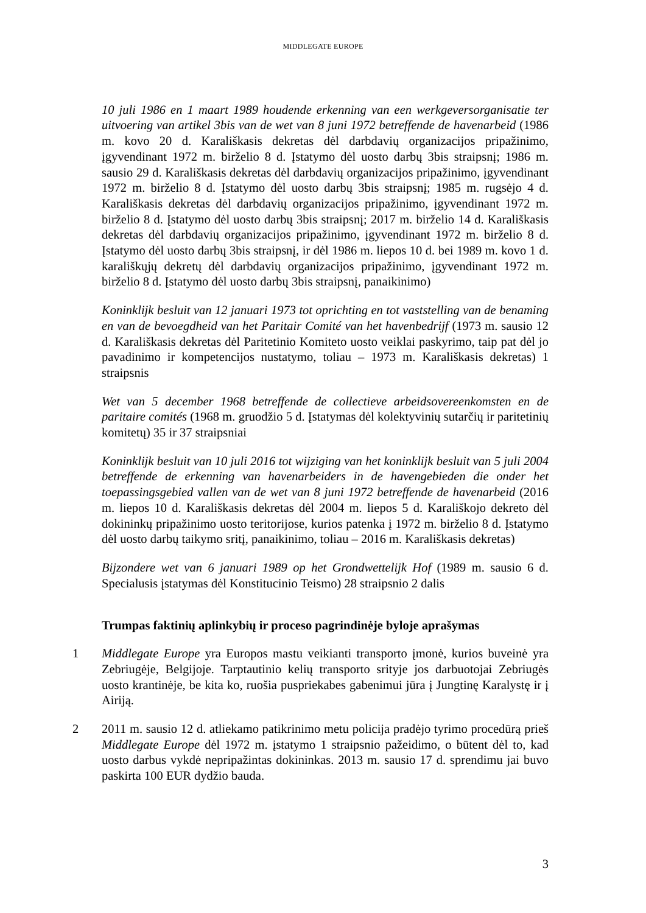MIDDLEGATE EUROPE
10 juli 1986 en 1 maart 1989 houdende erkenning van een werkgeversorganisatie ter uitvoering van artikel 3bis van de wet van 8 juni 1972 betreffende de havenarbeid (1986 m. kovo 20 d. Karališkasis dekretas dėl darbdavių organizacijos pripažinimo, įgyvendinant 1972 m. birželio 8 d. Įstatymo dėl uosto darbų 3bis straipsnį; 1986 m. sausio 29 d. Karališkasis dekretas dėl darbdavių organizacijos pripažinimo, įgyvendinant 1972 m. birželio 8 d. Įstatymo dėl uosto darbų 3bis straipsnį; 1985 m. rugsėjo 4 d. Karališkasis dekretas dėl darbdavių organizacijos pripažinimo, įgyvendinant 1972 m. birželio 8 d. Įstatymo dėl uosto darbų 3bis straipsnį; 2017 m. birželio 14 d. Karališkasis dekretas dėl darbdavių organizacijos pripažinimo, įgyvendinant 1972 m. birželio 8 d. Įstatymo dėl uosto darbų 3bis straipsnį, ir dėl 1986 m. liepos 10 d. bei 1989 m. kovo 1 d. karališkųjų dekretų dėl darbdavių organizacijos pripažinimo, įgyvendinant 1972 m. birželio 8 d. Įstatymo dėl uosto darbų 3bis straipsnį, panaikinimo)
Koninklijk besluit van 12 januari 1973 tot oprichting en tot vaststelling van de benaming en van de bevoegdheid van het Paritair Comité van het havenbedrijf (1973 m. sausio 12 d. Karališkasis dekretas dėl Paritetinio Komiteto uosto veiklai paskyrimo, taip pat dėl jo pavadinimo ir kompetencijos nustatymo, toliau – 1973 m. Karališkasis dekretas) 1 straipsnis
Wet van 5 december 1968 betreffende de collectieve arbeidsovereenkomsten en de paritaire comités (1968 m. gruodžio 5 d. Įstatymas dėl kolektyvinių sutarčių ir paritetinių komitetų) 35 ir 37 straipsniai
Koninklijk besluit van 10 juli 2016 tot wijziging van het koninklijk besluit van 5 juli 2004 betreffende de erkenning van havenarbeiders in de havengebieden die onder het toepassingsgebied vallen van de wet van 8 juni 1972 betreffende de havenarbeid (2016 m. liepos 10 d. Karališkasis dekretas dėl 2004 m. liepos 5 d. Karališkojo dekreto dėl dokininkų pripažinimo uosto teritorijose, kurios patenka į 1972 m. birželio 8 d. Įstatymo dėl uosto darbų taikymo sritį, panaikinimo, toliau – 2016 m. Karališkasis dekretas)
Bijzondere wet van 6 januari 1989 op het Grondwettelijk Hof (1989 m. sausio 6 d. Specialusis įstatymas dėl Konstitucinio Teismo) 28 straipsnio 2 dalis
Trumpas faktinių aplinkybių ir proceso pagrindinėje byloje aprašymas
1 Middlegate Europe yra Europos mastu veikianti transporto įmonė, kurios buveinė yra Zebriugėje, Belgijoje. Tarptautinio kelių transporto srityje jos darbuotojai Zebriugės uosto krantinėje, be kita ko, ruošia puspriekabes gabenimui jūra į Jungtinę Karalystę ir į Airiją.
2 2011 m. sausio 12 d. atliekamo patikrinimo metu policija pradėjo tyrimo procedūrą prieš Middlegate Europe dėl 1972 m. įstatymo 1 straipsnio pažeidimo, o būtent dėl to, kad uosto darbus vykdė nepripažintas dokininkas. 2013 m. sausio 17 d. sprendimu jai buvo paskirta 100 EUR dydžio bauda.
3